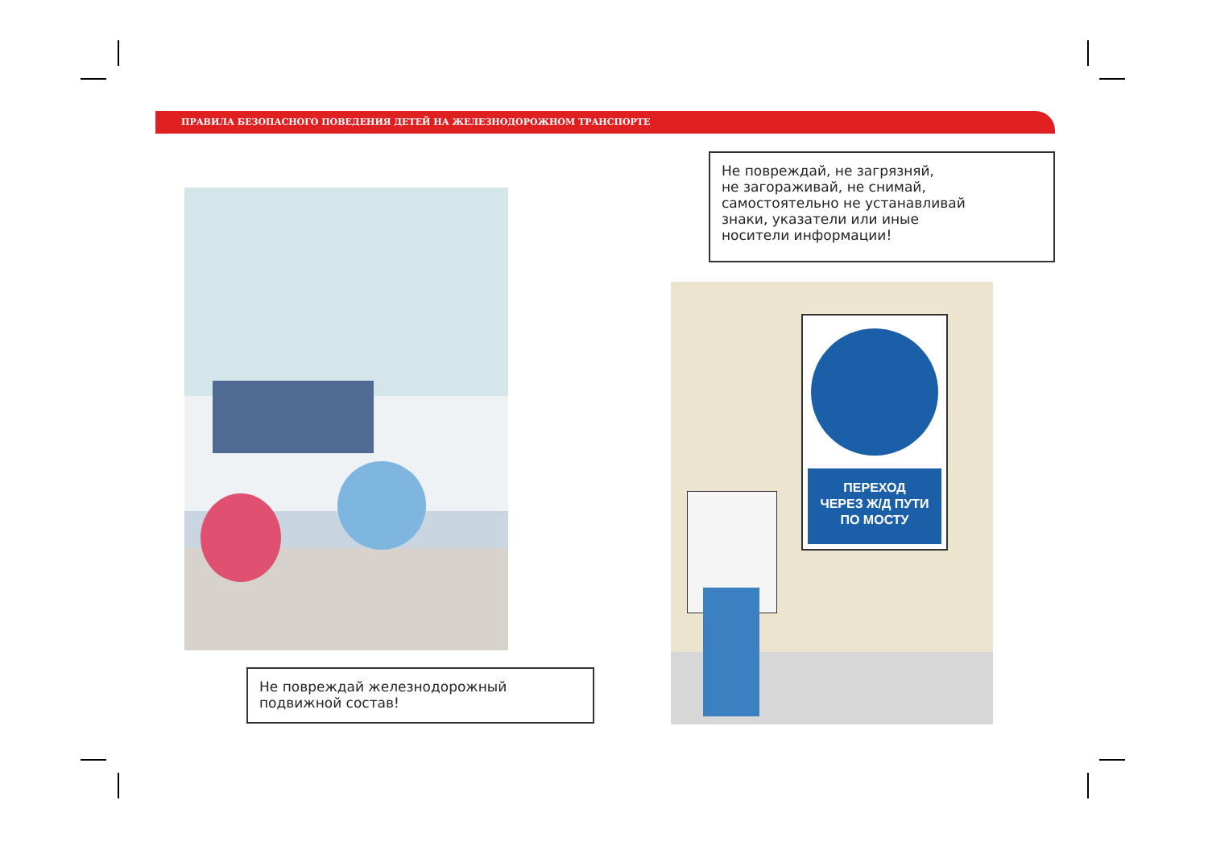ПРАВИЛА БЕЗОПАСНОГО ПОВЕДЕНИЯ ДЕТЕЙ НА ЖЕЛЕЗНОДОРОЖНОМ ТРАНСПОРТЕ
Не повреждай, не загрязняй,
не загораживай, не снимай,
самостоятельно не устанавливай
знаки, указатели или иные
носители информации!
Не повреждай железнодорожный
подвижной состав!
ПЕРЕХОД
ЧЕРЕЗ Ж/Д ПУТИ
ПО МОСТУ